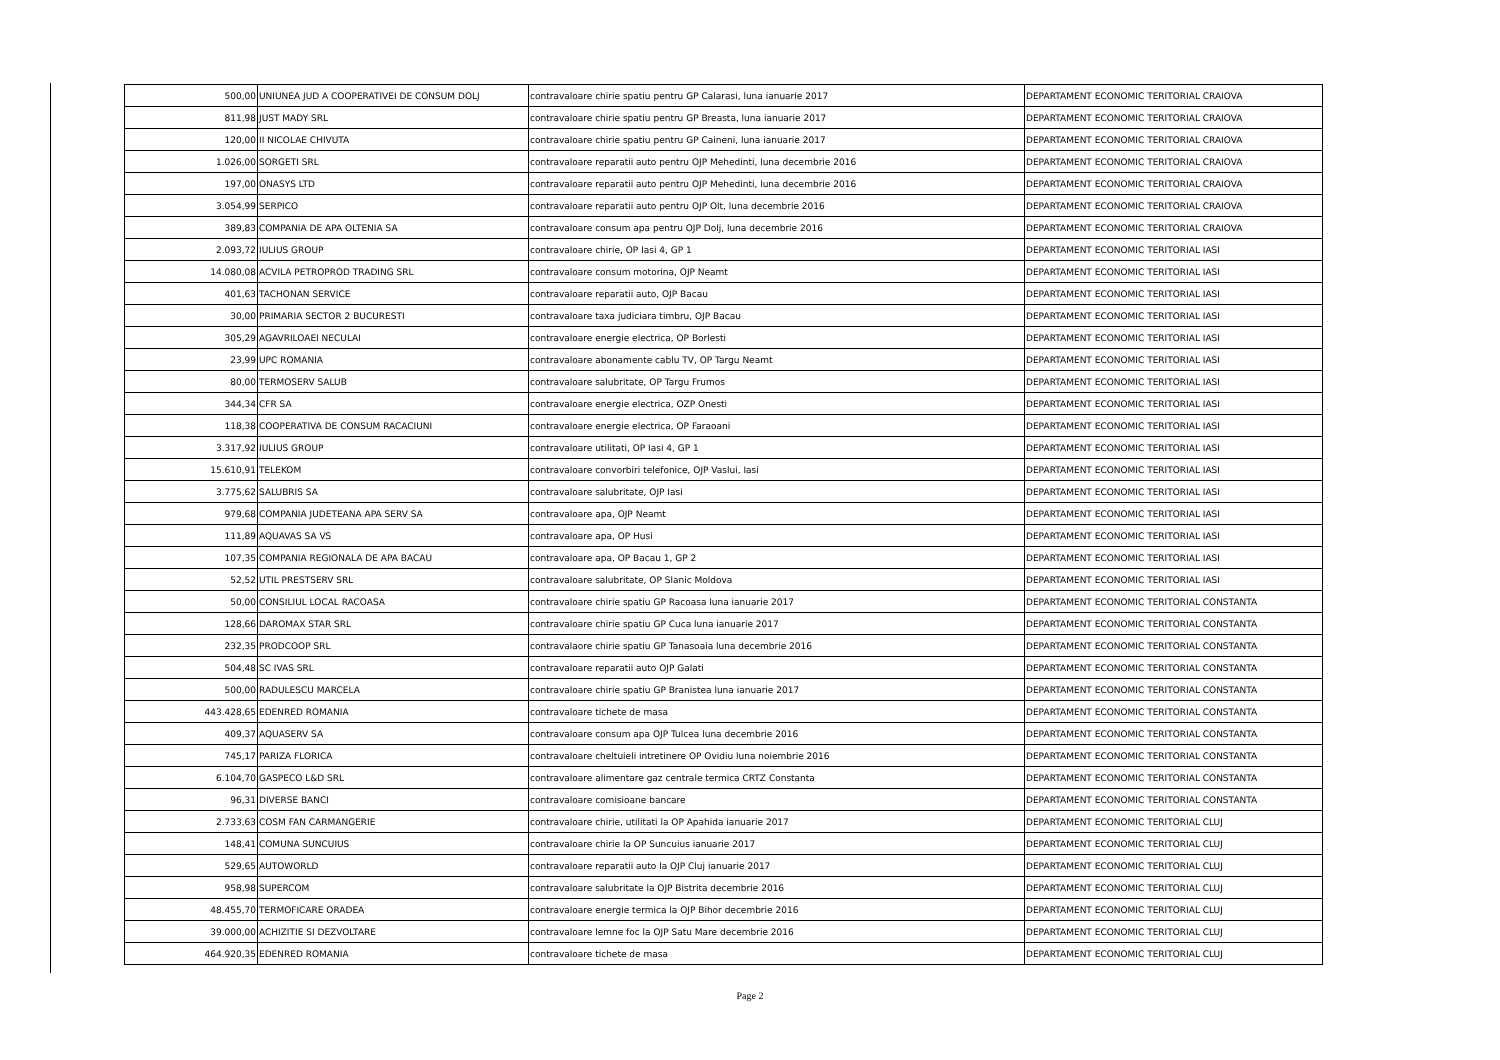| 500,00 | UNIUNEA JUD A COOPERATIVEI DE CONSUM DOLJ | contravaloare chirie spatiu pentru GP Calarasi, luna ianuarie 2017 | DEPARTAMENT ECONOMIC TERITORIAL CRAIOVA |
| 811,98 | JUST MADY SRL | contravaloare chirie spatiu pentru GP Breasta, luna ianuarie 2017 | DEPARTAMENT ECONOMIC TERITORIAL CRAIOVA |
| 120,00 | II NICOLAE CHIVUTA | contravaloare chirie spatiu pentru GP Caineni, luna ianuarie 2017 | DEPARTAMENT ECONOMIC TERITORIAL CRAIOVA |
| 1.026,00 | SORGETI SRL | contravaloare reparatii auto pentru OJP Mehedinti, luna decembrie 2016 | DEPARTAMENT ECONOMIC TERITORIAL CRAIOVA |
| 197,00 | ONASYS LTD | contravaloare reparatii auto pentru OJP Mehedinti, luna decembrie 2016 | DEPARTAMENT ECONOMIC TERITORIAL CRAIOVA |
| 3.054,99 | SERPICO | contravaloare reparatii auto pentru OJP Olt, luna decembrie 2016 | DEPARTAMENT ECONOMIC TERITORIAL CRAIOVA |
| 389,83 | COMPANIA DE APA OLTENIA SA | contravaloare consum apa pentru OJP Dolj, luna decembrie 2016 | DEPARTAMENT ECONOMIC TERITORIAL CRAIOVA |
| 2.093,72 | IULIUS GROUP | contravaloare chirie, OP Iasi 4, GP 1 | DEPARTAMENT ECONOMIC TERITORIAL IASI |
| 14.080,08 | ACVILA PETROPROD TRADING SRL | contravaloare consum motorina, OJP Neamt | DEPARTAMENT ECONOMIC TERITORIAL IASI |
| 401,63 | TACHONAN SERVICE | contravaloare reparatii auto, OJP Bacau | DEPARTAMENT ECONOMIC TERITORIAL IASI |
| 30,00 | PRIMARIA SECTOR 2 BUCURESTI | contravaloare taxa judiciara timbru, OJP Bacau | DEPARTAMENT ECONOMIC TERITORIAL IASI |
| 305,29 | AGAVRILOAEI NECULAI | contravaloare energie electrica, OP Borlesti | DEPARTAMENT ECONOMIC TERITORIAL IASI |
| 23,99 | UPC ROMANIA | contravaloare abonamente cablu TV, OP Targu Neamt | DEPARTAMENT ECONOMIC TERITORIAL IASI |
| 80,00 | TERMOSERV SALUB | contravaloare salubritate, OP Targu Frumos | DEPARTAMENT ECONOMIC TERITORIAL IASI |
| 344,34 | CFR SA | contravaloare energie electrica, OZP Onesti | DEPARTAMENT ECONOMIC TERITORIAL IASI |
| 118,38 | COOPERATIVA DE CONSUM RACACIUNI | contravaloare energie electrica, OP Faraoani | DEPARTAMENT ECONOMIC TERITORIAL IASI |
| 3.317,92 | IULIUS GROUP | contravaloare utilitati, OP Iasi 4, GP 1 | DEPARTAMENT ECONOMIC TERITORIAL IASI |
| 15.610,91 | TELEKOM | contravaloare convorbiri telefonice, OJP Vaslui, Iasi | DEPARTAMENT ECONOMIC TERITORIAL IASI |
| 3.775,62 | SALUBRIS SA | contravaloare salubritate, OJP Iasi | DEPARTAMENT ECONOMIC TERITORIAL IASI |
| 979,68 | COMPANIA JUDETEANA APA SERV SA | contravaloare apa, OJP Neamt | DEPARTAMENT ECONOMIC TERITORIAL IASI |
| 111,89 | AQUAVAS SA VS | contravaloare apa, OP Husi | DEPARTAMENT ECONOMIC TERITORIAL IASI |
| 107,35 | COMPANIA REGIONALA DE APA BACAU | contravaloare apa, OP Bacau 1, GP 2 | DEPARTAMENT ECONOMIC TERITORIAL IASI |
| 52,52 | UTIL PRESTSERV SRL | contravaloare salubritate, OP Slanic Moldova | DEPARTAMENT ECONOMIC TERITORIAL IASI |
| 50,00 | CONSILIUL LOCAL RACOASA | contravaloare chirie spatiu GP Racoasa luna ianuarie 2017 | DEPARTAMENT ECONOMIC TERITORIAL CONSTANTA |
| 128,66 | DAROMAX STAR SRL | contravaloare chirie spatiu GP Cuca luna ianuarie 2017 | DEPARTAMENT ECONOMIC TERITORIAL CONSTANTA |
| 232,35 | PRODCOOP SRL | contravalaore chirie spatiu GP Tanasoaia luna decembrie 2016 | DEPARTAMENT ECONOMIC TERITORIAL CONSTANTA |
| 504,48 | SC IVAS SRL | contravaloare reparatii auto OJP Galati | DEPARTAMENT ECONOMIC TERITORIAL CONSTANTA |
| 500,00 | RADULESCU MARCELA | contravaloare chirie spatiu GP Branistea luna ianuarie 2017 | DEPARTAMENT ECONOMIC TERITORIAL CONSTANTA |
| 443.428,65 | EDENRED ROMANIA | contravaloare tichete de masa | DEPARTAMENT ECONOMIC TERITORIAL CONSTANTA |
| 409,37 | AQUASERV SA | contravaloare consum apa OJP Tulcea luna decembrie 2016 | DEPARTAMENT ECONOMIC TERITORIAL CONSTANTA |
| 745,17 | PARIZA FLORICA | contravaloare cheltuieli intretinere OP Ovidiu luna noiembrie 2016 | DEPARTAMENT ECONOMIC TERITORIAL CONSTANTA |
| 6.104,70 | GASPECO L&D SRL | contravaloare alimentare gaz centrale termica CRTZ Constanta | DEPARTAMENT ECONOMIC TERITORIAL CONSTANTA |
| 96,31 | DIVERSE BANCI | contravaloare comisioane bancare | DEPARTAMENT ECONOMIC TERITORIAL CONSTANTA |
| 2.733,63 | COSM FAN CARMANGERIE | contravaloare chirie, utilitati la OP Apahida ianuarie 2017 | DEPARTAMENT ECONOMIC TERITORIAL CLUJ |
| 148,41 | COMUNA SUNCUIUS | contravaloare chirie la OP Suncuius ianuarie 2017 | DEPARTAMENT ECONOMIC TERITORIAL CLUJ |
| 529,65 | AUTOWORLD | contravaloare reparatii auto la OJP Cluj ianuarie 2017 | DEPARTAMENT ECONOMIC TERITORIAL CLUJ |
| 958,98 | SUPERCOM | contravaloare salubritate la OJP Bistrita decembrie 2016 | DEPARTAMENT ECONOMIC TERITORIAL CLUJ |
| 48.455,70 | TERMOFICARE ORADEA | contravaloare energie termica la OJP Bihor decembrie 2016 | DEPARTAMENT ECONOMIC TERITORIAL CLUJ |
| 39.000,00 | ACHIZITIE SI DEZVOLTARE | contravaloare lemne foc la OJP Satu Mare decembrie 2016 | DEPARTAMENT ECONOMIC TERITORIAL CLUJ |
| 464.920,35 | EDENRED ROMANIA | contravaloare tichete de masa | DEPARTAMENT ECONOMIC TERITORIAL CLUJ |
Page 2